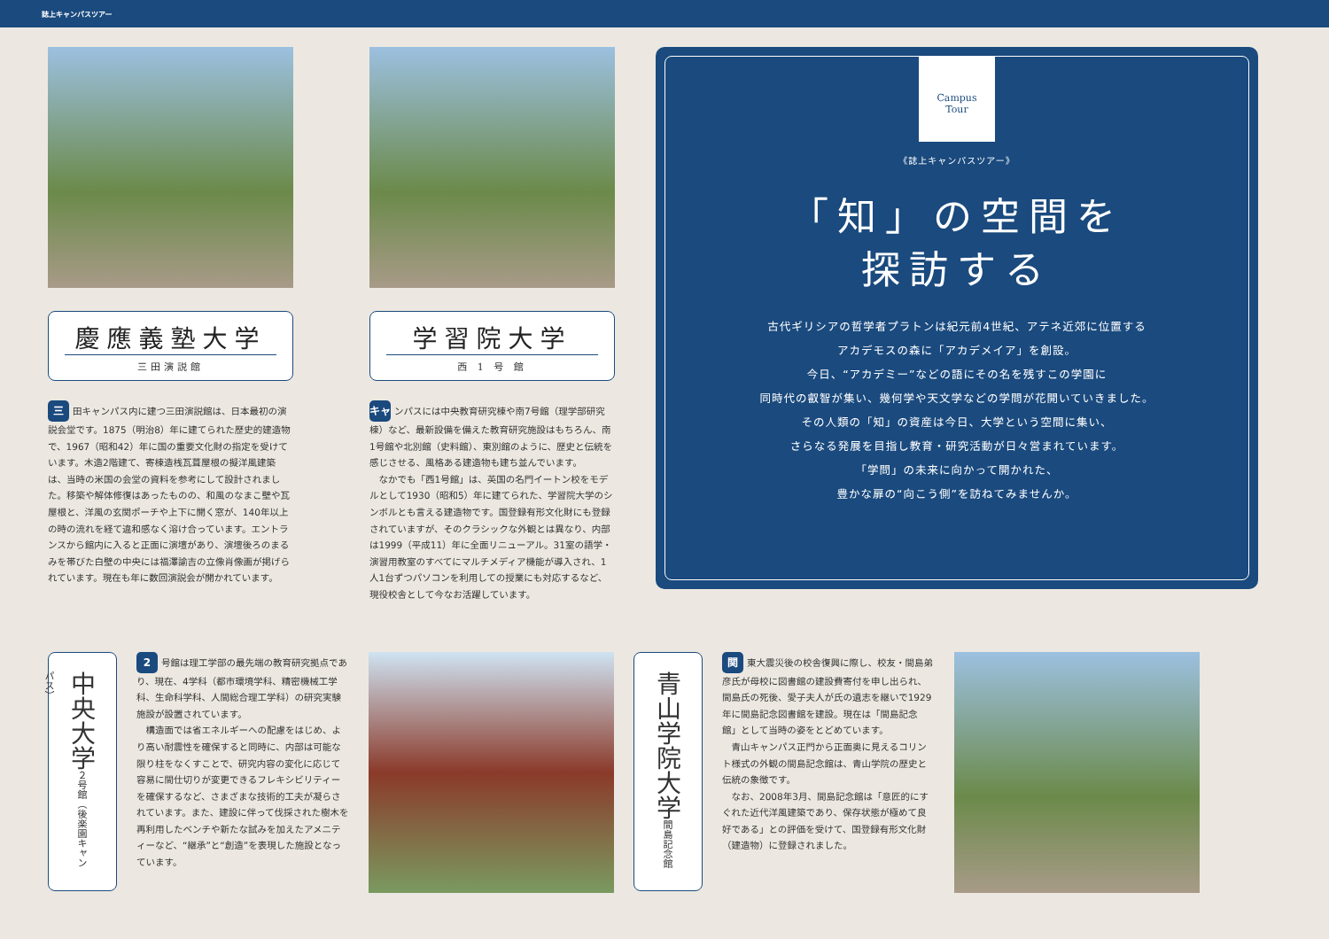誌上キャンパスツアー
慶應義塾大学
三田演説館
三田キャンパス内に建つ三田演説館は、日本最初の演説会堂です。1875（明治8）年に建てられた歴史的建造物で、1967（昭和42）年に国の重要文化財の指定を受けています。木造2階建て、寄棟造桟瓦葺屋根の擬洋風建築は、当時の米国の会堂の資料を参考にして設計されました。移築や解体修復はあったものの、和風のなまこ壁や瓦屋根と、洋風の玄関ポーチや上下に開く窓が、140年以上の時の流れを経て違和感なく溶け合っています。エントランスから館内に入ると正面に演壇があり、演壇後ろのまるみを帯びた白壁の中央には福澤諭吉の立像肖像画が掲げられています。現在も年に数回演説会が開かれています。
学習院大学
西 1 号 館
キャ ンパスには中央教育研究棟や南7号館（理学部研究棟）など、最新設備を備えた教育研究施設はもちろん、南1号館や北別館（史料館）、東別館のように、歴史と伝統を感じさせる、風格ある建造物も建ち並んでいます。
　なかでも「西1号館」は、英国の名門イートン校をモデルとして1930（昭和5）年に建てられた、学習院大学のシンボルとも言える建造物です。国登録有形文化財にも登録されていますが、そのクラシックな外観とは異なり、内部は1999（平成11）年に全面リニューアル。31室の語学・演習用教室のすべてにマルチメディア機能が導入され、1人1台ずつパソコンを利用しての授業にも対応するなど、現役校舎として今なお活躍しています。
Campus
Tour
《誌上キャンパスツアー》
「知」の空間を
探訪する
古代ギリシアの哲学者プラトンは紀元前4世紀、アテネ近郊に位置する
アカデモスの森に「アカデメイア」を創設。
今日、“アカデミー”などの語にその名を残すこの学園に
同時代の叡智が集い、幾何学や天文学などの学問が花開いていきました。
その人類の「知」の資産は今日、大学という空間に集い、
さらなる発展を目指し教育・研究活動が日々営まれています。
「学問」の未来に向かって開かれた、
豊かな扉の“向こう側”を訪ねてみませんか。
中央大学２号館（後楽園キャンパス）
2 号館は理工学部の最先端の教育研究拠点であり、現在、4学科（都市環境学科、精密機械工学科、生命科学科、人間総合理工学科）の研究実験施設が設置されています。
　構造面では省エネルギーへの配慮をはじめ、より高い耐震性を確保すると同時に、内部は可能な限り柱をなくすことで、研究内容の変化に応じて容易に間仕切りが変更できるフレキシビリティーを確保するなど、さまざまな技術的工夫が凝らされています。また、建設に伴って伐採された樹木を再利用したベンチや新たな試みを加えたアメニティーなど、“継承”と“創造”を表現した施設となっています。
青山学院大学間島記念館
関東大震災後の校舎復興に際し、校友・間島弟彦氏が母校に図書館の建設費寄付を申し出られ、間島氏の死後、愛子夫人が氏の遺志を継いで1929年に間島記念図書館を建設。現在は「間島記念館」として当時の姿をとどめています。
　青山キャンパス正門から正面奥に見えるコリント様式の外観の間島記念館は、青山学院の歴史と伝統の象徴です。
　なお、2008年3月、間島記念館は「意匠的にすぐれた近代洋風建築であり、保存状態が極めて良好である」との評価を受けて、国登録有形文化財（建造物）に登録されました。